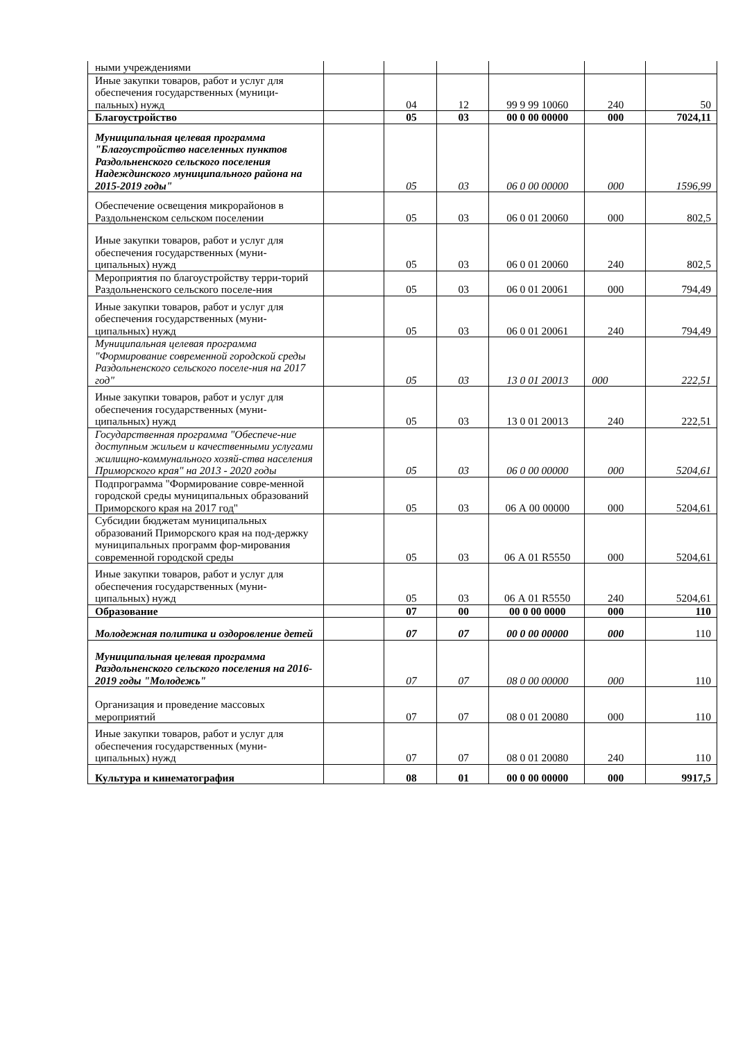| ными учреждениями | | | | | | |
| Иные закупки товаров, работ и услуг для обеспечения государственных (муници-пальных) нужд | | 04 | 12 | 99 9 99 10060 | 240 | 50 |
| Благоустройство | | 05 | 03 | 00 0 00 00000 | 000 | 7024,11 |
| Муниципальная целевая программа "Благоустройство населенных пунктов Раздольненского сельского поселения Надеждинского муниципального района на 2015-2019 годы" | | 05 | 03 | 06 0 00 00000 | 000 | 1596,99 |
| Обеспечение освещения микрорайонов в Раздольненском сельском поселении | | 05 | 03 | 06 0 01 20060 | 000 | 802,5 |
| Иные закупки товаров, работ и услуг для обеспечения государственных (муни-ципальных) нужд | | 05 | 03 | 06 0 01 20060 | 240 | 802,5 |
| Мероприятия по благоустройству терри-торий Раздольненского сельского поселе-ния | | 05 | 03 | 06 0 01 20061 | 000 | 794,49 |
| Иные закупки товаров, работ и услуг для обеспечения государственных (муни-ципальных) нужд | | 05 | 03 | 06 0 01 20061 | 240 | 794,49 |
| Муниципальная целевая программа "Формирование современной городской среды Раздольненского сельского поселе-ния на 2017 год" | | 05 | 03 | 13 0 01 20013 | 000 | 222,51 |
| Иные закупки товаров, работ и услуг для обеспечения государственных (муни-ципальных) нужд | | 05 | 03 | 13 0 01 20013 | 240 | 222,51 |
| Государственная программа "Обеспече-ние доступным жильем и качественными услугами жилищно-коммунального хозяй-ства населения Приморского края" на 2013 - 2020 годы | | 05 | 03 | 06 0 00 00000 | 000 | 5204,61 |
| Подпрограмма "Формирование совре-менной городской среды муниципальных образований Приморского края на 2017 год" | | 05 | 03 | 06 А 00 00000 | 000 | 5204,61 |
| Субсидии бюджетам муниципальных образований Приморского края на под-держку муниципальных программ фор-мирования современной городской среды | | 05 | 03 | 06 А 01 R5550 | 000 | 5204,61 |
| Иные закупки товаров, работ и услуг для обеспечения государственных (муни-ципальных) нужд | | 05 | 03 | 06 А 01 R5550 | 240 | 5204,61 |
| Образование | | 07 | 00 | 00 0 00 0000 | 000 | 110 |
| Молодежная политика и оздоровление детей | | 07 | 07 | 00 0 00 00000 | 000 | 110 |
| Муниципальная целевая программа Раздольненского сельского поселения на 2016-2019 годы "Молодежь" | | 07 | 07 | 08 0 00 00000 | 000 | 110 |
| Организация и проведение массовых мероприятий | | 07 | 07 | 08 0 01 20080 | 000 | 110 |
| Иные закупки товаров, работ и услуг для обеспечения государственных (муни-ципальных) нужд | | 07 | 07 | 08 0 01 20080 | 240 | 110 |
| Культура и кинематография | | 08 | 01 | 00 0 00 00000 | 000 | 9917,5 |